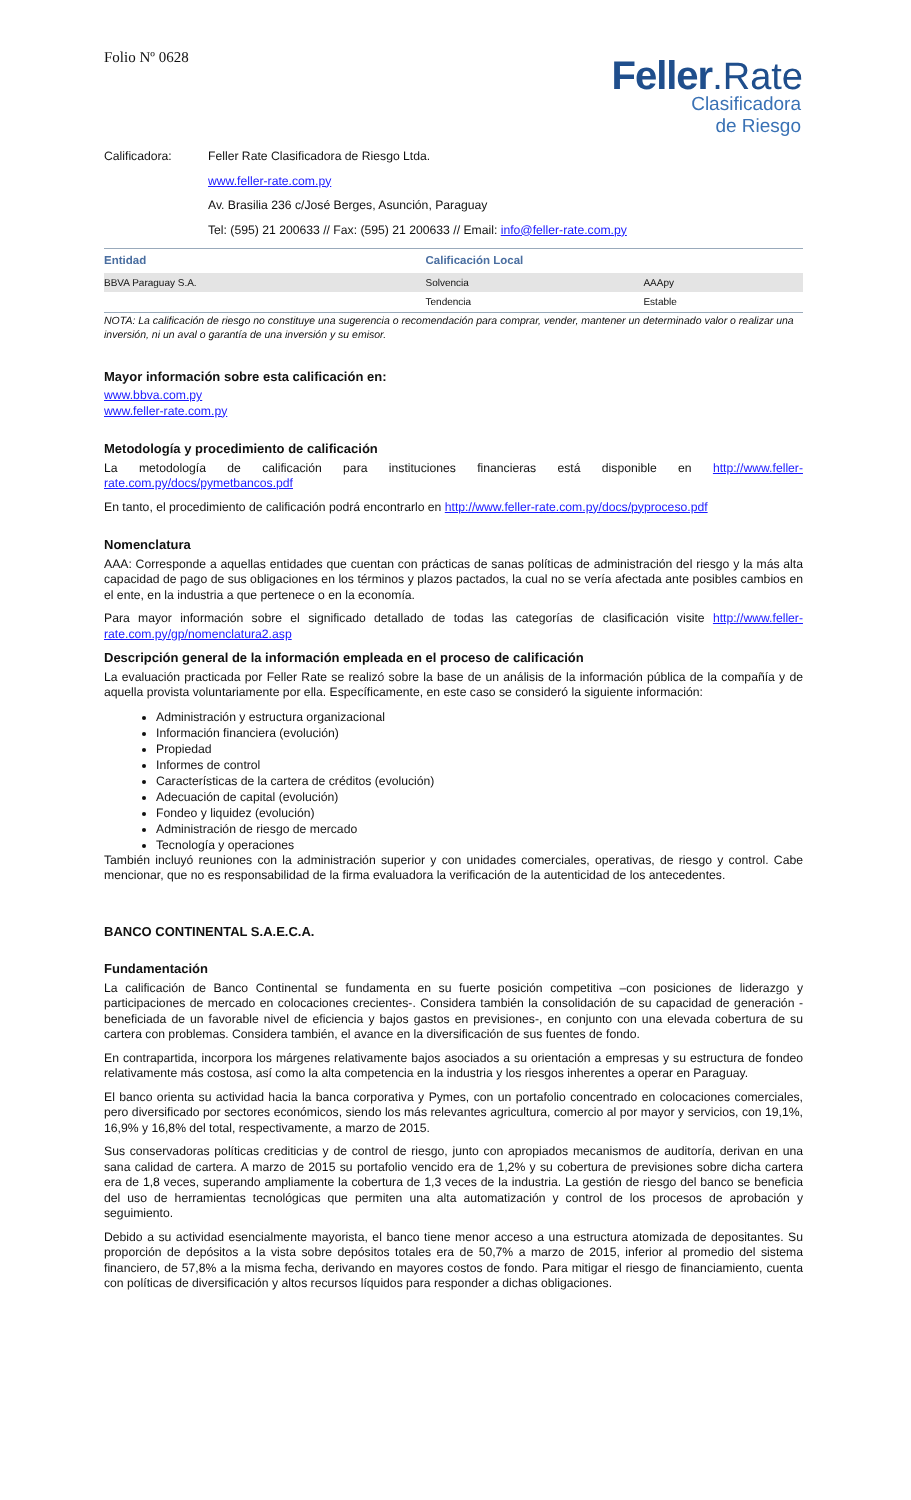Folio Nº 0628
Feller.Rate
Clasificadora
de Riesgo
Calificadora:
Feller Rate Clasificadora de Riesgo Ltda.
www.feller-rate.com.py
Av. Brasilia 236 c/José Berges, Asunción, Paraguay
Tel: (595) 21 200633 // Fax: (595) 21 200633 // Email: info@feller-rate.com.py
| Entidad | Calificación Local | |
| --- | --- | --- |
| BBVA Paraguay S.A. | Solvencia | AAApy |
| | Tendencia | Estable |
NOTA: La calificación de riesgo no constituye una sugerencia o recomendación para comprar, vender, mantener un determinado valor o realizar una inversión, ni un aval o garantía de una inversión y su emisor.
Mayor información sobre esta calificación en:
www.bbva.com.py
www.feller-rate.com.py
Metodología y procedimiento de calificación
La metodología de calificación para instituciones financieras está disponible en http://www.feller-rate.com.py/docs/pymetbancos.pdf
En tanto, el procedimiento de calificación podrá encontrarlo en http://www.feller-rate.com.py/docs/pyproceso.pdf
Nomenclatura
AAA: Corresponde a aquellas entidades que cuentan con prácticas de sanas políticas de administración del riesgo y la más alta capacidad de pago de sus obligaciones en los términos y plazos pactados, la cual no se vería afectada ante posibles cambios en el ente, en la industria a que pertenece o en la economía.
Para mayor información sobre el significado detallado de todas las categorías de clasificación visite http://www.feller-rate.com.py/gp/nomenclatura2.asp
Descripción general de la información empleada en el proceso de calificación
La evaluación practicada por Feller Rate se realizó sobre la base de un análisis de la información pública de la compañía y de aquella provista voluntariamente por ella. Específicamente, en este caso se consideró la siguiente información:
Administración y estructura organizacional
Información financiera (evolución)
Propiedad
Informes de control
Características de la cartera de créditos (evolución)
Adecuación de capital (evolución)
Fondeo y liquidez (evolución)
Administración de riesgo de mercado
Tecnología y operaciones
También incluyó reuniones con la administración superior y con unidades comerciales, operativas, de riesgo y control. Cabe mencionar, que no es responsabilidad de la firma evaluadora la verificación de la autenticidad de los antecedentes.
BANCO CONTINENTAL S.A.E.C.A.
Fundamentación
La calificación de Banco Continental se fundamenta en su fuerte posición competitiva –con posiciones de liderazgo y participaciones de mercado en colocaciones crecientes-. Considera también la consolidación de su capacidad de generación -beneficiada de un favorable nivel de eficiencia y bajos gastos en previsiones-, en conjunto con una elevada cobertura de su cartera con problemas. Considera también, el avance en la diversificación de sus fuentes de fondo.
En contrapartida, incorpora los márgenes relativamente bajos asociados a su orientación a empresas y su estructura de fondeo relativamente más costosa, así como la alta competencia en la industria y los riesgos inherentes a operar en Paraguay.
El banco orienta su actividad hacia la banca corporativa y Pymes, con un portafolio concentrado en colocaciones comerciales, pero diversificado por sectores económicos, siendo los más relevantes agricultura, comercio al por mayor y servicios, con 19,1%, 16,9% y 16,8% del total, respectivamente, a marzo de 2015.
Sus conservadoras políticas crediticias y de control de riesgo, junto con apropiados mecanismos de auditoría, derivan en una sana calidad de cartera. A marzo de 2015 su portafolio vencido era de 1,2% y su cobertura de previsiones sobre dicha cartera era de 1,8 veces, superando ampliamente la cobertura de 1,3 veces de la industria. La gestión de riesgo del banco se beneficia del uso de herramientas tecnológicas que permiten una alta automatización y control de los procesos de aprobación y seguimiento.
Debido a su actividad esencialmente mayorista, el banco tiene menor acceso a una estructura atomizada de depositantes. Su proporción de depósitos a la vista sobre depósitos totales era de 50,7% a marzo de 2015, inferior al promedio del sistema financiero, de 57,8% a la misma fecha, derivando en mayores costos de fondo. Para mitigar el riesgo de financiamiento, cuenta con políticas de diversificación y altos recursos líquidos para responder a dichas obligaciones.